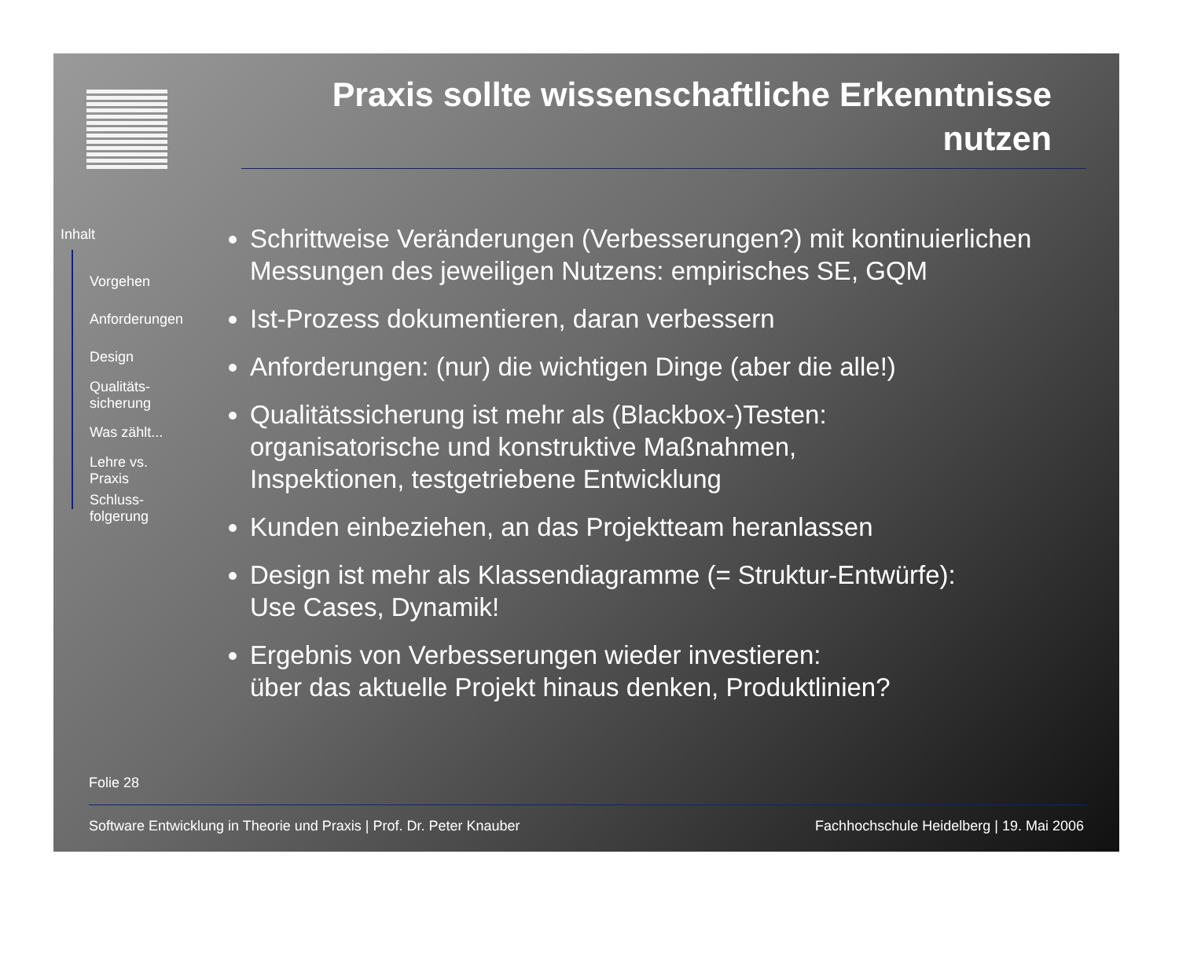Praxis sollte wissenschaftliche Erkenntnisse nutzen
Inhalt
Vorgehen
Anforderungen
Design
Qualitäts-
sicherung
Was zählt...
Lehre vs.
Praxis
Schluss-
folgerung
Schrittweise Veränderungen (Verbesserungen?) mit kontinuierlichen Messungen des jeweiligen Nutzens: empirisches SE, GQM
Ist-Prozess dokumentieren, daran verbessern
Anforderungen: (nur) die wichtigen Dinge (aber die alle!)
Qualitätssicherung ist mehr als (Blackbox-)Testen:
organisatorische und konstruktive Maßnahmen,
Inspektionen, testgetriebene Entwicklung
Kunden einbeziehen, an das Projektteam heranlassen
Design ist mehr als Klassendiagramme (= Struktur-Entwürfe):
Use Cases, Dynamik!
Ergebnis von Verbesserungen wieder investieren:
über das aktuelle Projekt hinaus denken, Produktlinien?
Folie 28
Software Entwicklung in Theorie und Praxis | Prof. Dr. Peter Knauber Fachhochschule Heidelberg | 19. Mai 2006